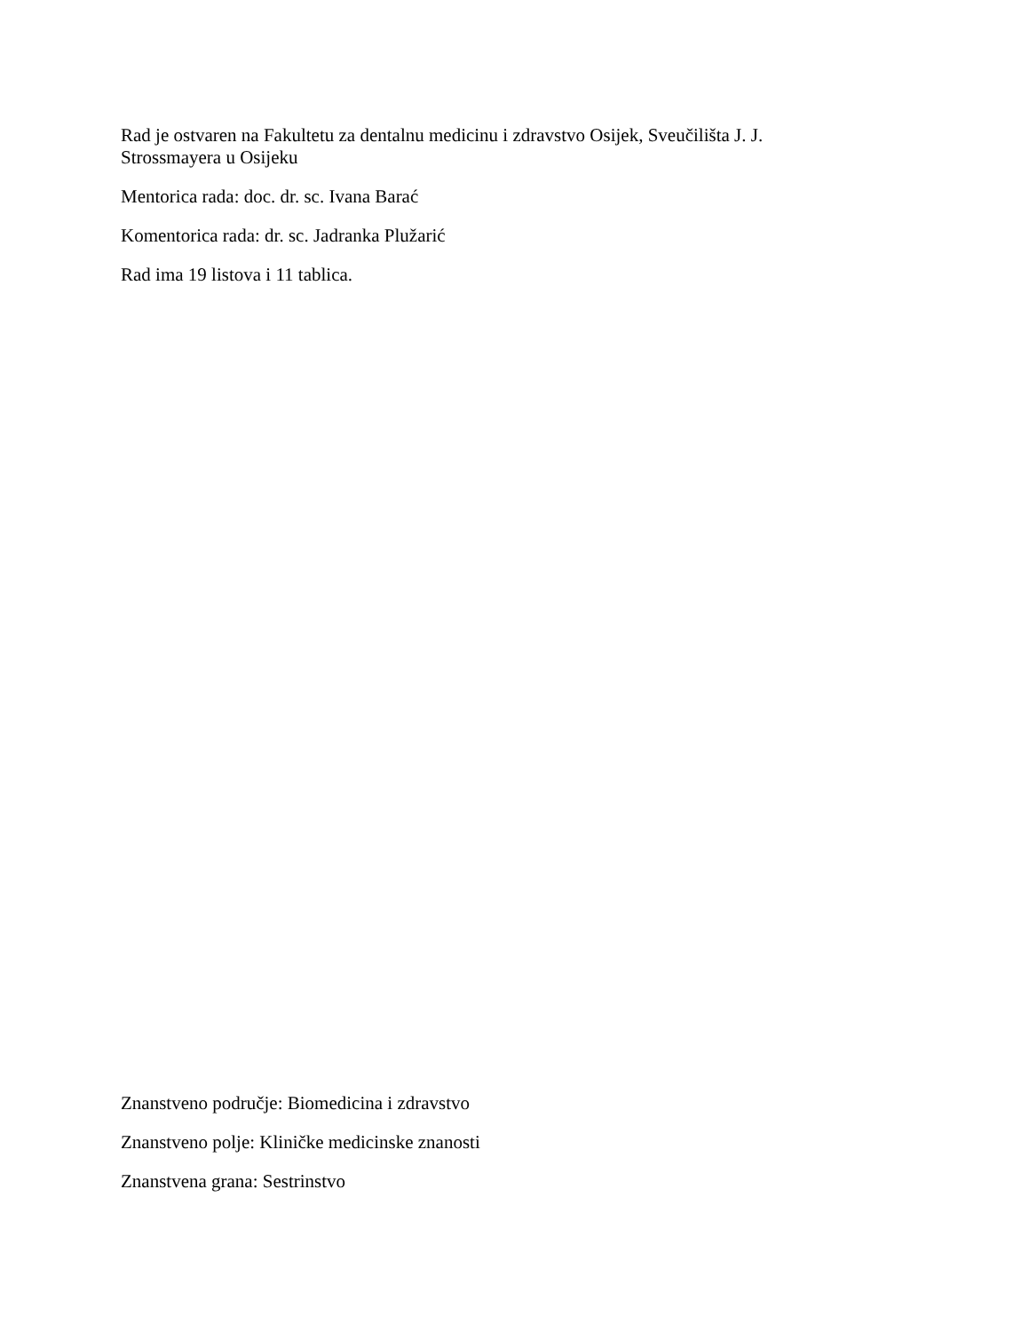Rad je ostvaren na Fakultetu za dentalnu medicinu i zdravstvo Osijek, Sveučilišta J. J. Strossmayera u Osijeku
Mentorica rada: doc. dr. sc. Ivana Barać
Komentorica rada: dr. sc. Jadranka Plužarić
Rad ima 19 listova i 11 tablica.
Znanstveno područje: Biomedicina i zdravstvo
Znanstveno polje: Kliničke medicinske znanosti
Znanstvena grana: Sestrinstvo